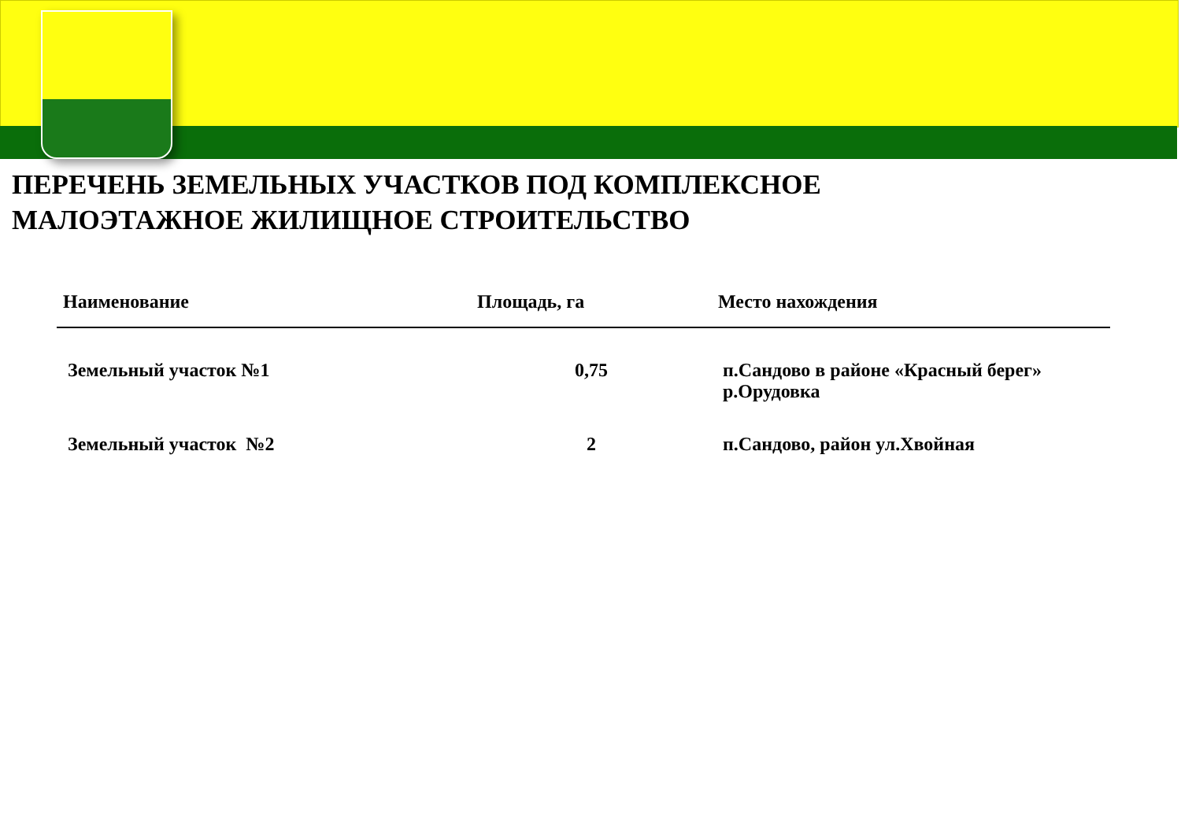ПЕРЕЧЕНЬ ЗЕМЕЛЬНЫХ УЧАСТКОВ ПОД КОМПЛЕКСНОЕ
МАЛОЭТАЖНОЕ ЖИЛИЩНОЕ СТРОИТЕЛЬСТВО
| Наименование | Площадь, га | Место нахождения |
| --- | --- | --- |
| Земельный участок №1 | 0,75 | п.Сандово в районе «Красный берег» р.Орудовка |
| Земельный участок №2 | 2 | п.Сандово, район ул.Хвойная |